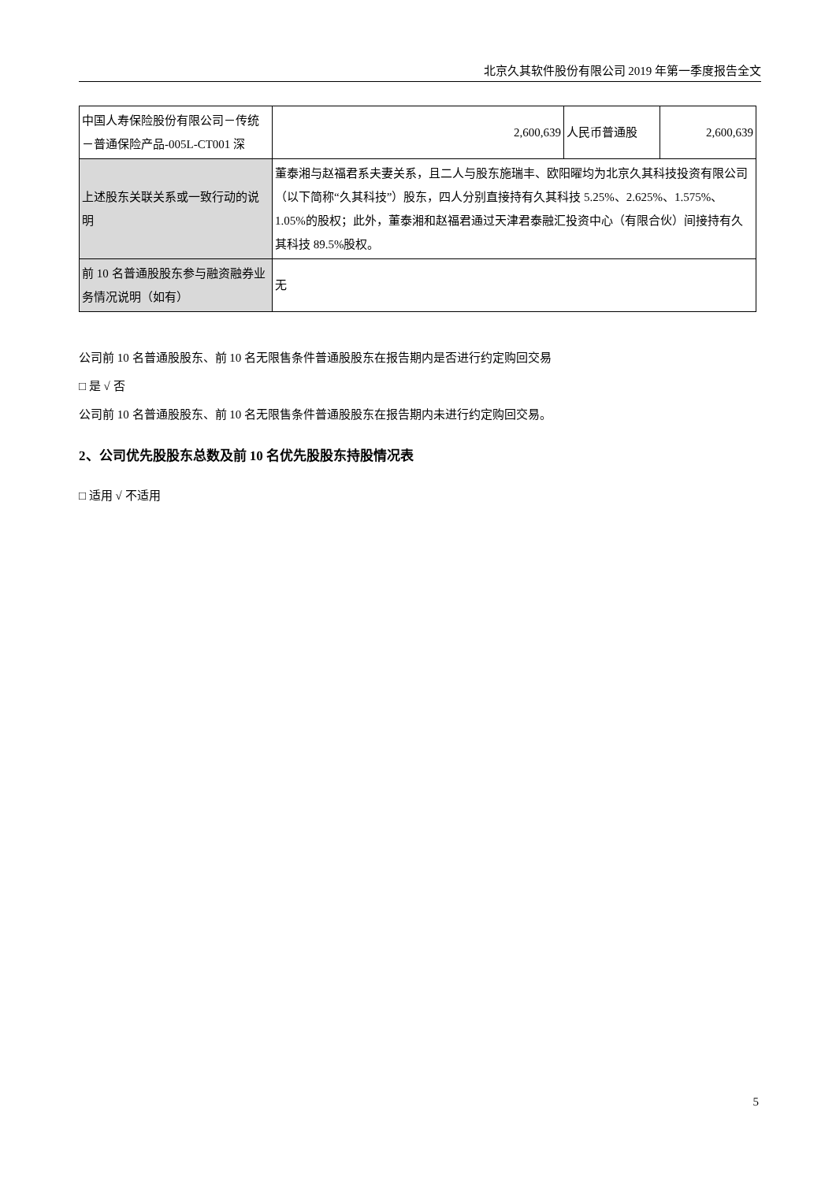北京久其软件股份有限公司 2019 年第一季度报告全文
| 中国人寿保险股份有限公司－传统－普通保险产品-005L-CT001 深 | 2,600,639 | 人民币普通股 | 2,600,639 |
| 上述股东关联关系或一致行动的说明 | 董泰湘与赵福君系夫妻关系，且二人与股东施瑞丰、欧阳曜均为北京久其科技投资有限公司（以下简称“久其科技”）股东，四人分别直接持有久其科技 5.25%、2.625%、1.575%、1.05%的股权；此外，董泰湘和赵福君通过天津君泰融汇投资中心（有限合伙）间接持有久其科技 89.5%股权。 | | |
| 前 10 名普通股股东参与融资融券业务情况说明（如有） | 无 | | |
公司前 10 名普通股股东、前 10 名无限售条件普通股股东在报告期内是否进行约定购回交易
□ 是 √ 否
公司前 10 名普通股股东、前 10 名无限售条件普通股股东在报告期内未进行约定购回交易。
2、公司优先股股东总数及前 10 名优先股股东持股情况表
□ 适用 √ 不适用
5